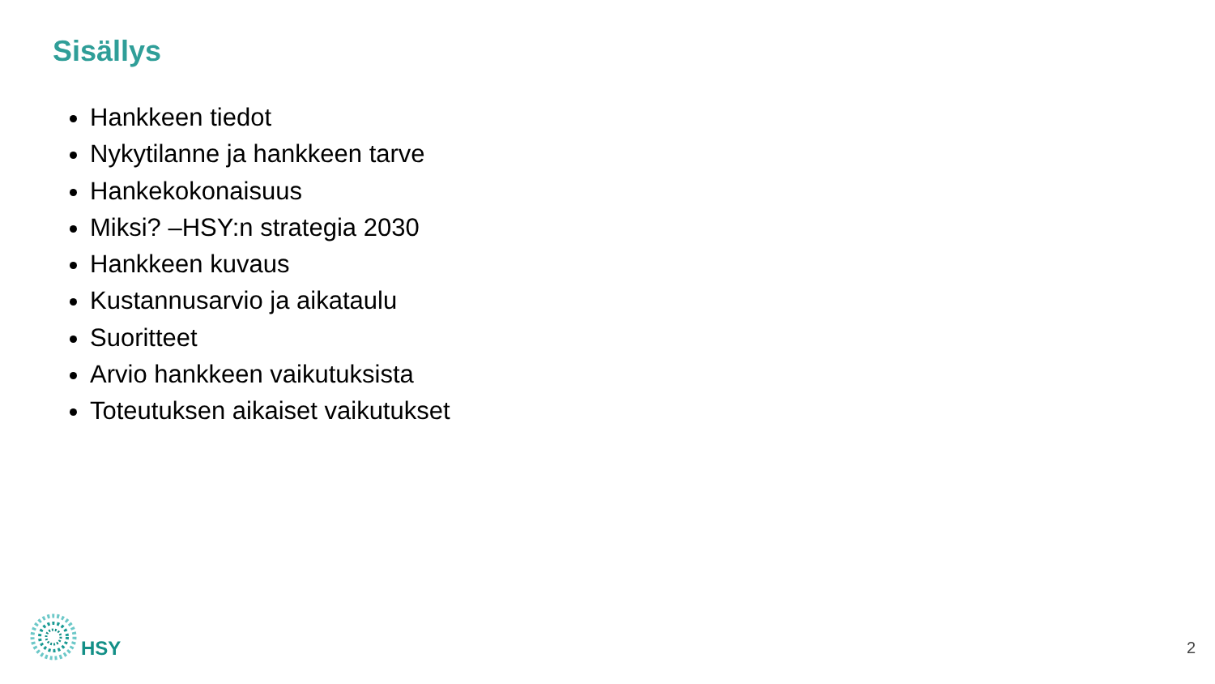Sisällys
Hankkeen tiedot
Nykytilanne ja hankkeen tarve
Hankekokonaisuus
Miksi? –HSY:n strategia 2030
Hankkeen kuvaus
Kustannusarvio ja aikataulu
Suoritteet
Arvio hankkeen vaikutuksista
Toteutuksen aikaiset vaikutukset
HSY
2